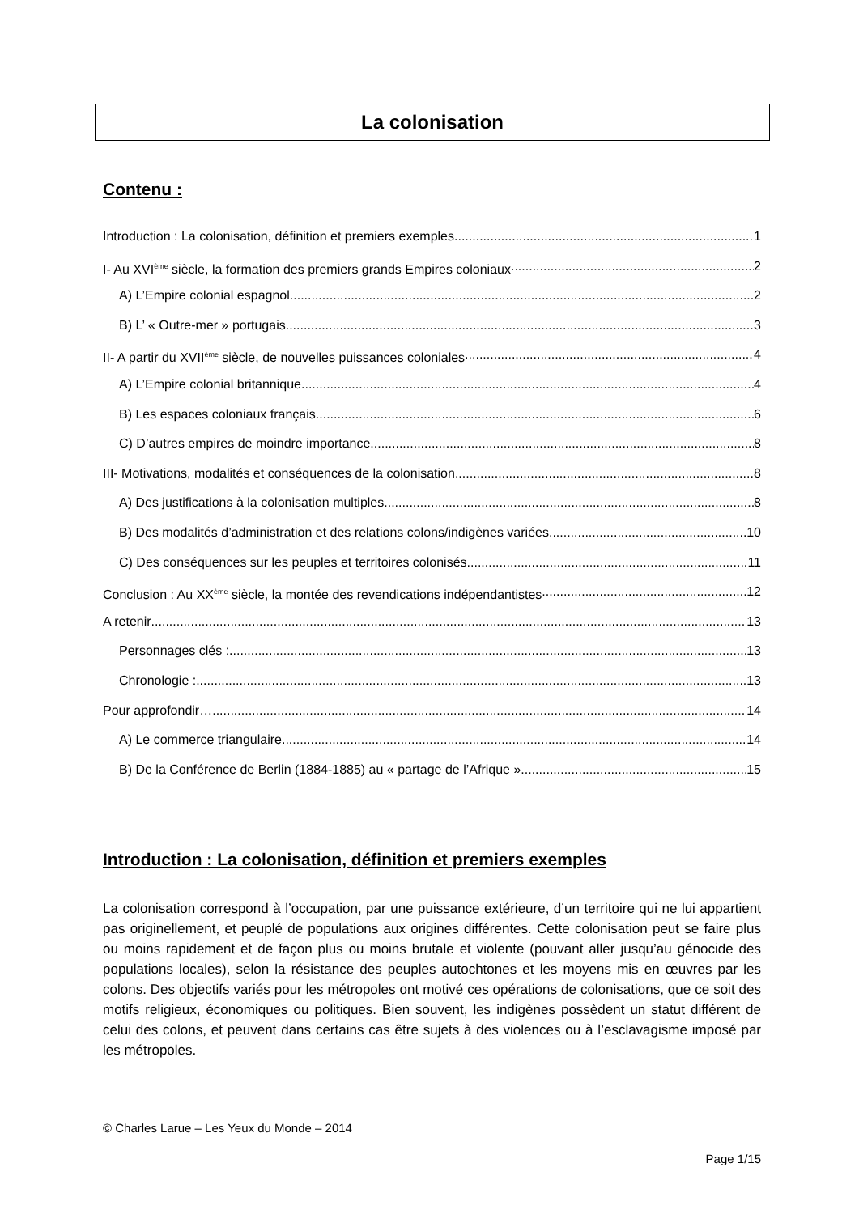La colonisation
Contenu :
Introduction : La colonisation, définition et premiers exemples 1
I- Au XVI<sup>ème</sup> siècle, la formation des premiers grands Empires coloniaux 2
A) L’Empire colonial espagnol 2
B) L’ « Outre-mer » portugais 3
II- A partir du XVII<sup>ème</sup> siècle, de nouvelles puissances coloniales 4
A) L’Empire colonial britannique 4
B) Les espaces coloniaux français 6
C) D’autres empires de moindre importance 8
III- Motivations, modalités et conséquences de la colonisation 8
A) Des justifications à la colonisation multiples 8
B) Des modalités d’administration et des relations colons/indigènes variées 10
C) Des conséquences sur les peuples et territoires colonisés 11
Conclusion : Au XX<sup>ème</sup> siècle, la montée des revendications indépendantistes 12
A retenir 13
Personnages clés : 13
Chronologie : 13
Pour approfondir… 14
A) Le commerce triangulaire 14
B) De la Conférence de Berlin (1884-1885) au « partage de l’Afrique » 15
Introduction : La colonisation, définition et premiers exemples
La colonisation correspond à l’occupation, par une puissance extérieure, d’un territoire qui ne lui appartient pas originellement, et peuplé de populations aux origines différentes. Cette colonisation peut se faire plus ou moins rapidement et de façon plus ou moins brutale et violente (pouvant aller jusqu’au génocide des populations locales), selon la résistance des peuples autochtones et les moyens mis en œuvres par les colons. Des objectifs variés pour les métropoles ont motivé ces opérations de colonisations, que ce soit des motifs religieux, économiques ou politiques. Bien souvent, les indigènes possèdent un statut différent de celui des colons, et peuvent dans certains cas être sujets à des violences ou à l’esclavagisme imposé par les métropoles.
© Charles Larue – Les Yeux du Monde – 2014
Page 1/15